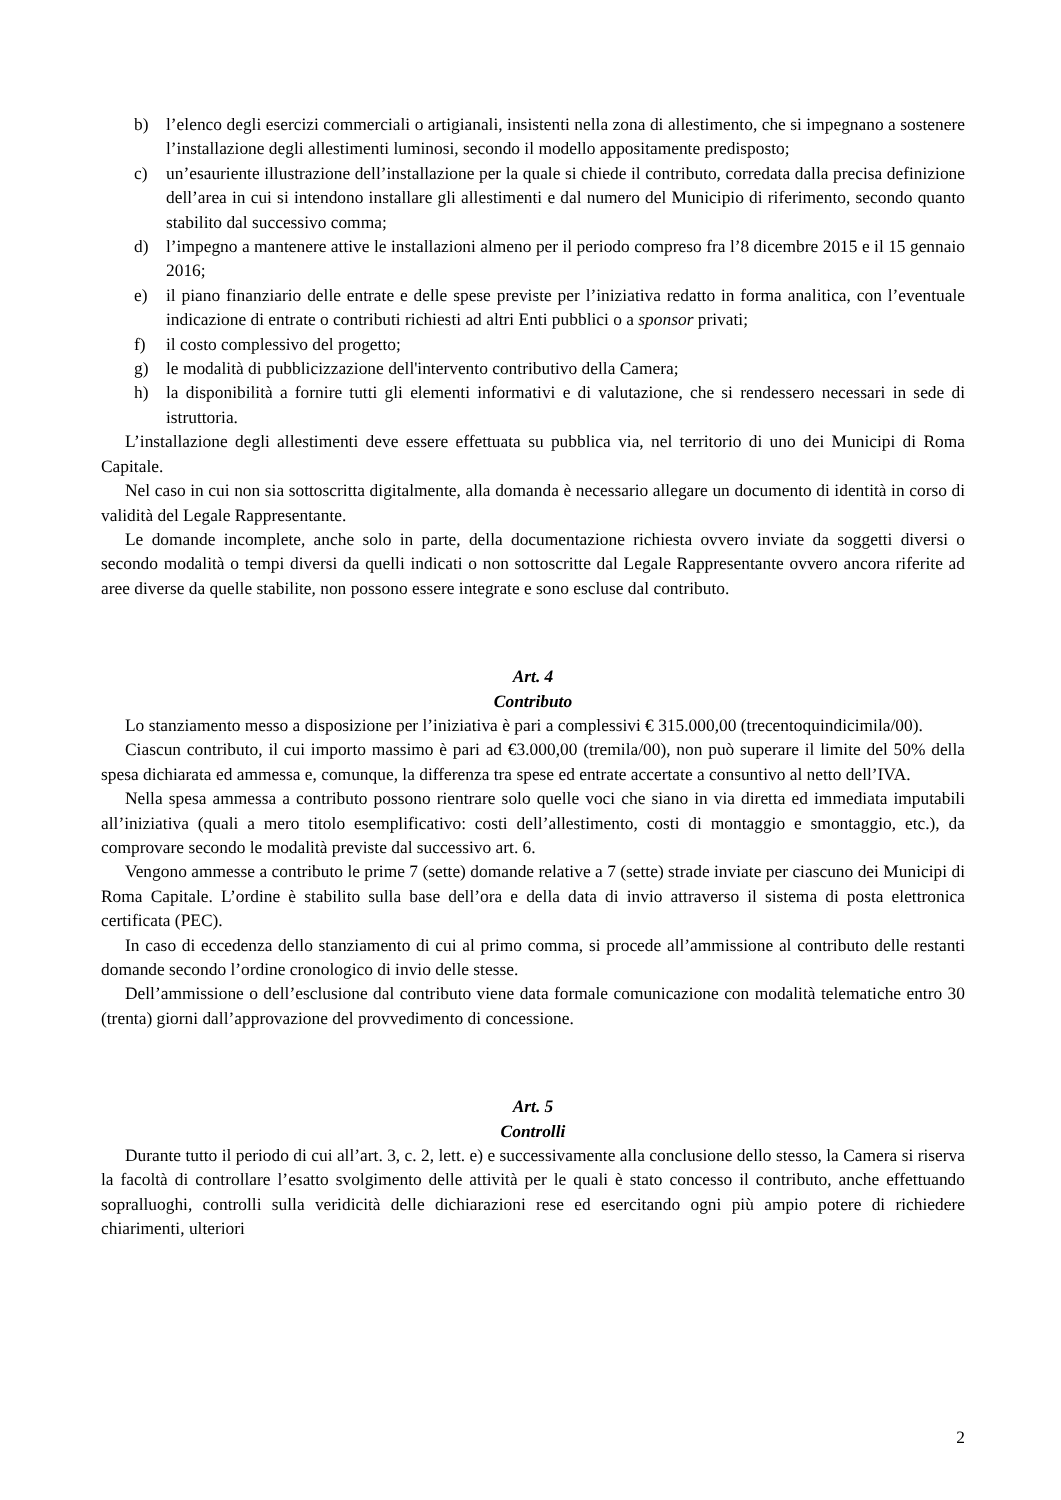b) l’elenco degli esercizi commerciali o artigianali, insistenti nella zona di allestimento, che si impegnano a sostenere l’installazione degli allestimenti luminosi, secondo il modello appositamente predisposto;
c) un’esauriente illustrazione dell’installazione per la quale si chiede il contributo, corredata dalla precisa definizione dell’area in cui si intendono installare gli allestimenti e dal numero del Municipio di riferimento, secondo quanto stabilito dal successivo comma;
d) l’impegno a mantenere attive le installazioni almeno per il periodo compreso fra l’8 dicembre 2015 e il 15 gennaio 2016;
e) il piano finanziario delle entrate e delle spese previste per l’iniziativa redatto in forma analitica, con l’eventuale indicazione di entrate o contributi richiesti ad altri Enti pubblici o a sponsor privati;
f) il costo complessivo del progetto;
g) le modalità di pubblicizzazione dell'intervento contributivo della Camera;
h) la disponibilità a fornire tutti gli elementi informativi e di valutazione, che si rendessero necessari in sede di istruttoria.
L’installazione degli allestimenti deve essere effettuata su pubblica via, nel territorio di uno dei Municipi di Roma Capitale.
Nel caso in cui non sia sottoscritta digitalmente, alla domanda è necessario allegare un documento di identità in corso di validità del Legale Rappresentante.
Le domande incomplete, anche solo in parte, della documentazione richiesta ovvero inviate da soggetti diversi o secondo modalità o tempi diversi da quelli indicati o non sottoscritte dal Legale Rappresentante ovvero ancora riferite ad aree diverse da quelle stabilite, non possono essere integrate e sono escluse dal contributo.
Art. 4
Contributo
Lo stanziamento messo a disposizione per l’iniziativa è pari a complessivi € 315.000,00 (trecentoquindicimila/00).
Ciascun contributo, il cui importo massimo è pari ad €3.000,00 (tremila/00), non può superare il limite del 50% della spesa dichiarata ed ammessa e, comunque, la differenza tra spese ed entrate accertate a consuntivo al netto dell’IVA.
Nella spesa ammessa a contributo possono rientrare solo quelle voci che siano in via diretta ed immediata imputabili all’iniziativa (quali a mero titolo esemplificativo: costi dell’allestimento, costi di montaggio e smontaggio, etc.), da comprovare secondo le modalità previste dal successivo art. 6.
Vengono ammesse a contributo le prime 7 (sette) domande relative a 7 (sette) strade inviate per ciascuno dei Municipi di Roma Capitale. L’ordine è stabilito sulla base dell’ora e della data di invio attraverso il sistema di posta elettronica certificata (PEC).
In caso di eccedenza dello stanziamento di cui al primo comma, si procede all’ammissione al contributo delle restanti domande secondo l’ordine cronologico di invio delle stesse.
Dell’ammissione o dell’esclusione dal contributo viene data formale comunicazione con modalità telematiche entro 30 (trenta) giorni dall’approvazione del provvedimento di concessione.
Art. 5
Controlli
Durante tutto il periodo di cui all’art. 3, c. 2, lett. e) e successivamente alla conclusione dello stesso, la Camera si riserva la facoltà di controllare l’esatto svolgimento delle attività per le quali è stato concesso il contributo, anche effettuando sopralluoghi, controlli sulla veridicità delle dichiarazioni rese ed esercitando ogni più ampio potere di richiedere chiarimenti, ulteriori
2